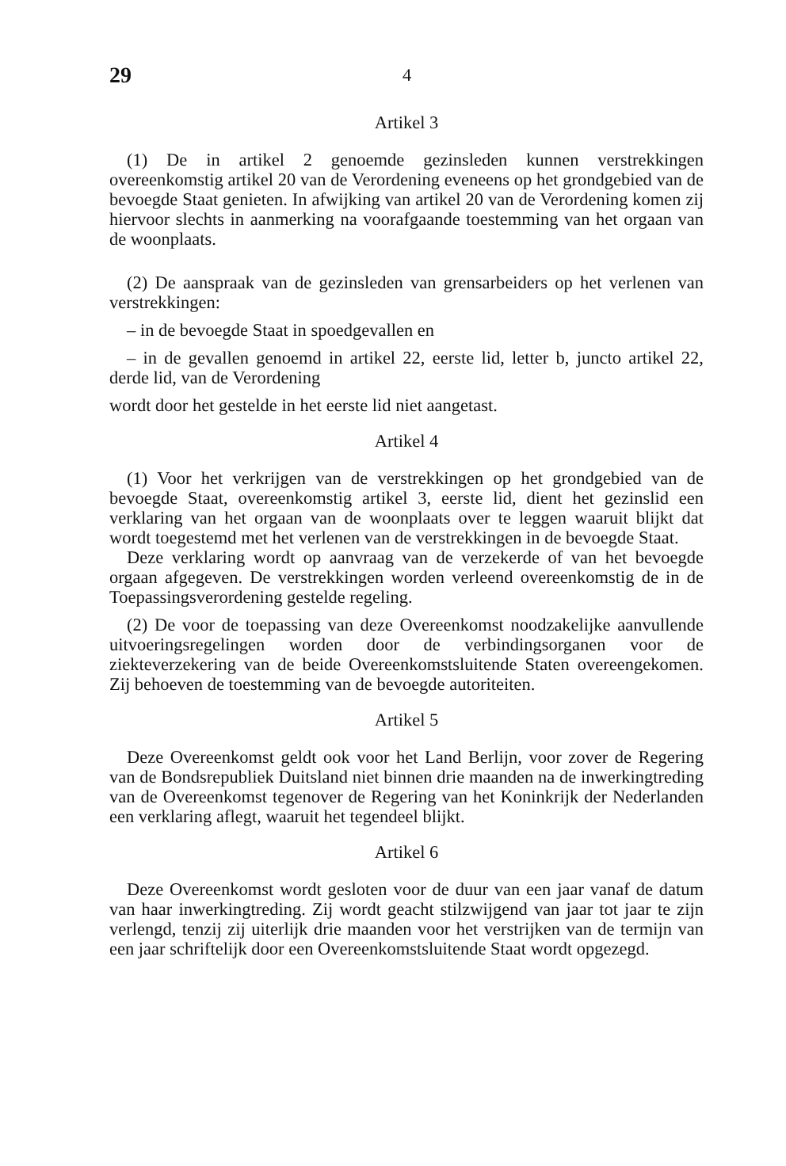29 4
Artikel 3
(1) De in artikel 2 genoemde gezinsleden kunnen verstrekkingen overeenkomstig artikel 20 van de Verordening eveneens op het grondgebied van de bevoegde Staat genieten. In afwijking van artikel 20 van de Verordening komen zij hiervoor slechts in aanmerking na voorafgaande toestemming van het orgaan van de woonplaats.
(2) De aanspraak van de gezinsleden van grensarbeiders op het verlenen van verstrekkingen:
– in de bevoegde Staat in spoedgevallen en
– in de gevallen genoemd in artikel 22, eerste lid, letter b, juncto artikel 22, derde lid, van de Verordening
wordt door het gestelde in het eerste lid niet aangetast.
Artikel 4
(1) Voor het verkrijgen van de verstrekkingen op het grondgebied van de bevoegde Staat, overeenkomstig artikel 3, eerste lid, dient het gezinslid een verklaring van het orgaan van de woonplaats over te leggen waaruit blijkt dat wordt toegestemd met het verlenen van de verstrekkingen in de bevoegde Staat.
Deze verklaring wordt op aanvraag van de verzekerde of van het bevoegde orgaan afgegeven. De verstrekkingen worden verleend overeenkomstig de in de Toepassingsverordening gestelde regeling.
(2) De voor de toepassing van deze Overeenkomst noodzakelijke aanvullende uitvoeringsregelingen worden door de verbindingsorganen voor de ziekteverzekering van de beide Overeenkomstsluitende Staten overeengekomen. Zij behoeven de toestemming van de bevoegde autoriteiten.
Artikel 5
Deze Overeenkomst geldt ook voor het Land Berlijn, voor zover de Regering van de Bondsrepubliek Duitsland niet binnen drie maanden na de inwerkingtreding van de Overeenkomst tegenover de Regering van het Koninkrijk der Nederlanden een verklaring aflegt, waaruit het tegendeel blijkt.
Artikel 6
Deze Overeenkomst wordt gesloten voor de duur van een jaar vanaf de datum van haar inwerkingtreding. Zij wordt geacht stilzwijgend van jaar tot jaar te zijn verlengd, tenzij zij uiterlijk drie maanden voor het verstrijken van de termijn van een jaar schriftelijk door een Overeenkomstsluitende Staat wordt opgezegd.